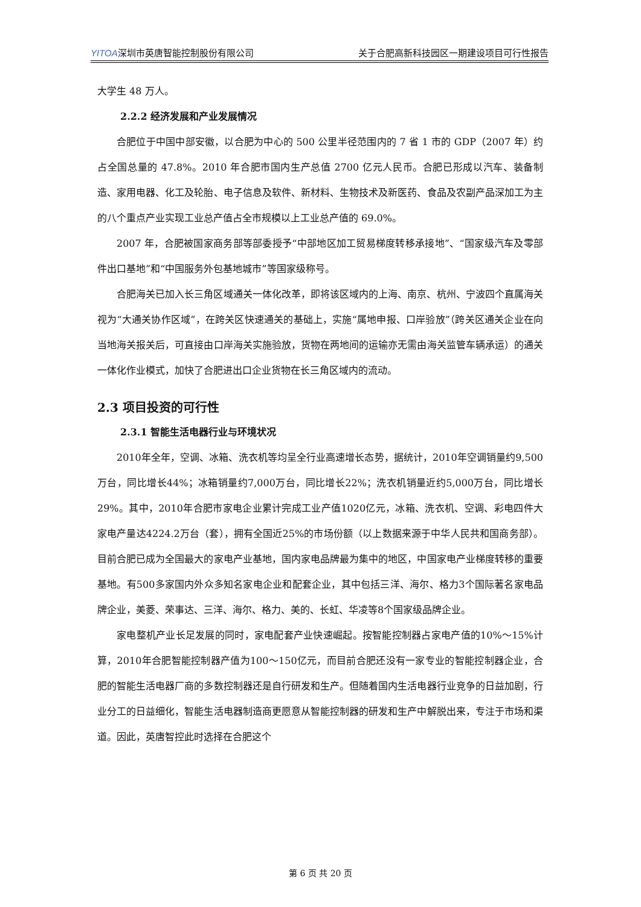YITOA深圳市英唐智能控制股份有限公司 关于合肥高新科技园区一期建设项目可行性报告
大学生 48 万人。
2.2.2 经济发展和产业发展情况
合肥位于中国中部安徽，以合肥为中心的 500 公里半径范围内的 7 省 1 市的 GDP（2007 年）约占全国总量的 47.8%。2010 年合肥市国内生产总值 2700 亿元人民币。合肥已形成以汽车、装备制造、家用电器、化工及轮胎、电子信息及软件、新材料、生物技术及新医药、食品及农副产品深加工为主的八个重点产业实现工业总产值占全市规模以上工业总产值的 69.0%。
2007 年，合肥被国家商务部等部委授予“中部地区加工贸易梯度转移承接地”、“国家级汽车及零部件出口基地”和“中国服务外包基地城市”等国家级称号。
合肥海关已加入长三角区域通关一体化改革，即将该区域内的上海、南京、杭州、宁波四个直属海关视为“大通关协作区域”，在跨关区快速通关的基础上，实施“属地申报、口岸验放”（跨关区通关企业在向当地海关报关后，可直接由口岸海关实施验放，货物在两地间的运输亦无需由海关监管车辆承运）的通关一体化作业模式，加快了合肥进出口企业货物在长三角区域内的流动。
2.3 项目投资的可行性
2.3.1 智能生活电器行业与环境状况
2010年全年，空调、冰箱、洗衣机等均呈全行业高速增长态势，据统计，2010年空调销量约9,500万台，同比增长44%；冰箱销量约7,000万台，同比增长22%；洗衣机销量近约5,000万台，同比增长29%。其中，2010年合肥市家电企业累计完成工业产值1020亿元，冰箱、洗衣机、空调、彩电四件大家电产量达4224.2万台（套），拥有全国近25%的市场份额（以上数据来源于中华人民共和国商务部）。目前合肥已成为全国最大的家电产业基地，国内家电品牌最为集中的地区，中国家电产业梯度转移的重要基地。有500多家国内外众多知名家电企业和配套企业，其中包括三洋、海尔、格力3个国际著名家电品牌企业，美菱、荣事达、三洋、海尔、格力、美的、长虹、华凌等8个国家级品牌企业。
家电整机产业长足发展的同时，家电配套产业快速崛起。按智能控制器占家电产值的10%～15%计算，2010年合肥智能控制器产值为100～150亿元，而目前合肥还没有一家专业的智能控制器企业，合肥的智能生活电器厂商的多数控制器还是自行研发和生产。但随着国内生活电器行业竞争的日益加剧，行业分工的日益细化，智能生活电器制造商更愿意从智能控制器的研发和生产中解脱出来，专注于市场和渠道。因此，英唐智控此时选择在合肥这个
第 6 页 共 20 页